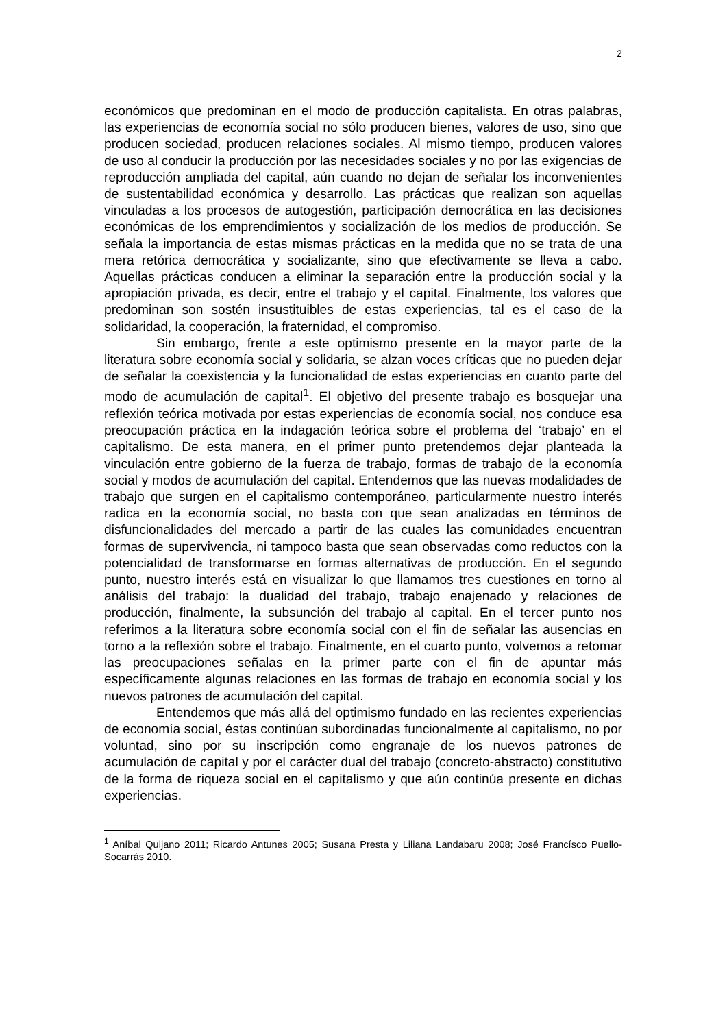2
económicos que predominan en el modo de producción capitalista. En otras palabras, las experiencias de economía social no sólo producen bienes, valores de uso, sino que producen sociedad, producen relaciones sociales. Al mismo tiempo, producen valores de uso al conducir la producción por las necesidades sociales y no por las exigencias de reproducción ampliada del capital, aún cuando no dejan de señalar los inconvenientes de sustentabilidad económica y desarrollo. Las prácticas que realizan son aquellas vinculadas a los procesos de autogestión, participación democrática en las decisiones económicas de los emprendimientos y socialización de los medios de producción. Se señala la importancia de estas mismas prácticas en la medida que no se trata de una mera retórica democrática y socializante, sino que efectivamente se lleva a cabo. Aquellas prácticas conducen a eliminar la separación entre la producción social y la apropiación privada, es decir, entre el trabajo y el capital. Finalmente, los valores que predominan son sostén insustituibles de estas experiencias, tal es el caso de la solidaridad, la cooperación, la fraternidad, el compromiso.
Sin embargo, frente a este optimismo presente en la mayor parte de la literatura sobre economía social y solidaria, se alzan voces críticas que no pueden dejar de señalar la coexistencia y la funcionalidad de estas experiencias en cuanto parte del modo de acumulación de capital<sup>1</sup>. El objetivo del presente trabajo es bosquejar una reflexión teórica motivada por estas experiencias de economía social, nos conduce esa preocupación práctica en la indagación teórica sobre el problema del ‘trabajo’ en el capitalismo. De esta manera, en el primer punto pretendemos dejar planteada la vinculación entre gobierno de la fuerza de trabajo, formas de trabajo de la economía social y modos de acumulación del capital. Entendemos que las nuevas modalidades de trabajo que surgen en el capitalismo contemporáneo, particularmente nuestro interés radica en la economía social, no basta con que sean analizadas en términos de disfuncionalidades del mercado a partir de las cuales las comunidades encuentran formas de supervivencia, ni tampoco basta que sean observadas como reductos con la potencialidad de transformarse en formas alternativas de producción. En el segundo punto, nuestro interés está en visualizar lo que llamamos tres cuestiones en torno al análisis del trabajo: la dualidad del trabajo, trabajo enajenado y relaciones de producción, finalmente, la subsunción del trabajo al capital. En el tercer punto nos referimos a la literatura sobre economía social con el fin de señalar las ausencias en torno a la reflexión sobre el trabajo. Finalmente, en el cuarto punto, volvemos a retomar las preocupaciones señalas en la primer parte con el fin de apuntar más específicamente algunas relaciones en las formas de trabajo en economía social y los nuevos patrones de acumulación del capital.
Entendemos que más allá del optimismo fundado en las recientes experiencias de economía social, éstas continúan subordinadas funcionalmente al capitalismo, no por voluntad, sino por su inscripción como engranaje de los nuevos patrones de acumulación de capital y por el carácter dual del trabajo (concreto-abstracto) constitutivo de la forma de riqueza social en el capitalismo y que aún continúa presente en dichas experiencias.
<sup>1</sup> Aníbal Quijano 2011; Ricardo Antunes 2005; Susana Presta y Liliana Landabaru 2008; José Francísco Puello-Socarrás 2010.